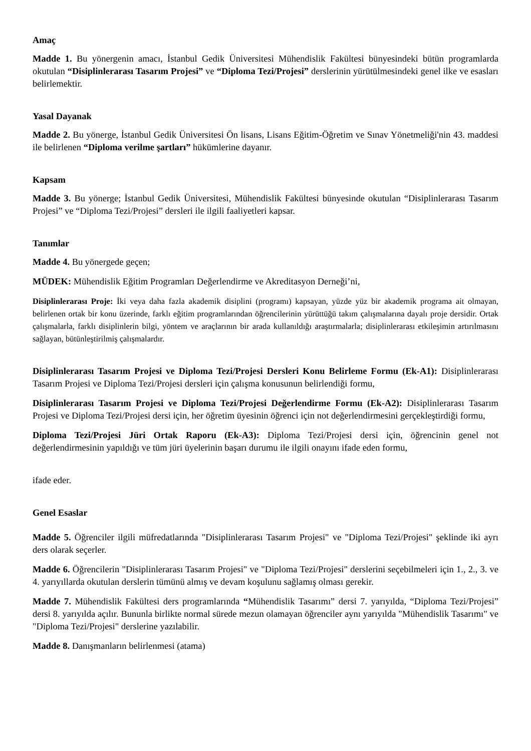Amaç
Madde 1. Bu yönergenin amacı, İstanbul Gedik Üniversitesi Mühendislik Fakültesi bünyesindeki bütün programlarda okutulan “Disiplinlerarası Tasarım Projesi” ve “Diploma Tezi/Projesi” derslerinin yürütülmesindeki genel ilke ve esasları belirlemektir.
Yasal Dayanak
Madde 2. Bu yönerge, İstanbul Gedik Üniversitesi Ön lisans, Lisans Eğitim-Öğretim ve Sınav Yönetmeliği'nin 43. maddesi ile belirlenen “Diploma verilme şartları” hükümlerine dayanır.
Kapsam
Madde 3. Bu yönerge; İstanbul Gedik Üniversitesi, Mühendislik Fakültesi bünyesinde okutulan “Disiplinlerarası Tasarım Projesi” ve “Diploma Tezi/Projesi” dersleri ile ilgili faaliyetleri kapsar.
Tanımlar
Madde 4. Bu yönergede geçen;
MÜDEK: Mühendislik Eğitim Programları Değerlendirme ve Akreditasyon Derneği’ni,
Disiplinlerarası Proje: İki veya daha fazla akademik disiplini (programı) kapsayan, yüzde yüz bir akademik programa ait olmayan, belirlenen ortak bir konu üzerinde, farklı eğitim programlarından öğrencilerinin yürüttüğü takım çalışmalarına dayalı proje dersidir. Ortak çalışmalarla, farklı disiplinlerin bilgi, yöntem ve araçlarının bir arada kullanıldığı araştırmalarla; disiplinlerarası etkileşimin artırılmasını sağlayan, bütünleştirilmiş çalışmalardır.
Disiplinlerarası Tasarım Projesi ve Diploma Tezi/Projesi Dersleri Konu Belirleme Formu (Ek-A1): Disiplinlerarası Tasarım Projesi ve Diploma Tezi/Projesi dersleri için çalışma konusunun belirlendiği formu,
Disiplinlerarası Tasarım Projesi ve Diploma Tezi/Projesi Değerlendirme Formu (Ek-A2): Disiplinlerarası Tasarım Projesi ve Diploma Tezi/Projesi dersi için, her öğretim üyesinin öğrenci için not değerlendirmesini gerçekleştirdiği formu,
Diploma Tezi/Projesi Jüri Ortak Raporu (Ek-A3): Diploma Tezi/Projesi dersi için, öğrencinin genel not değerlendirmesinin yapıldığı ve tüm jüri üyelerinin başarı durumu ile ilgili onayını ifade eden formu,
ifade eder.
Genel Esaslar
Madde 5. Öğrenciler ilgili müfredatlarında "Disiplinlerarası Tasarım Projesi" ve "Diploma Tezi/Projesi" şeklinde iki ayrı ders olarak seçerler.
Madde 6. Öğrencilerin "Disiplinlerarası Tasarım Projesi" ve "Diploma Tezi/Projesi" derslerini seçebilmeleri için 1., 2., 3. ve 4. yarıyıllarda okutulan derslerin tümünü almış ve devam koşulunu sağlamış olması gerekir.
Madde 7. Mühendislik Fakültesi ders programlarında “Mühendislik Tasarımı” dersi 7. yarıyılda, “Diploma Tezi/Projesi” dersi 8. yarıyılda açılır. Bununla birlikte normal sürede mezun olamayan öğrenciler aynı yarıyılda "Mühendislik Tasarımı" ve "Diploma Tezi/Projesi" derslerine yazılabilir.
Madde 8. Danışmanların belirlenmesi (atama)